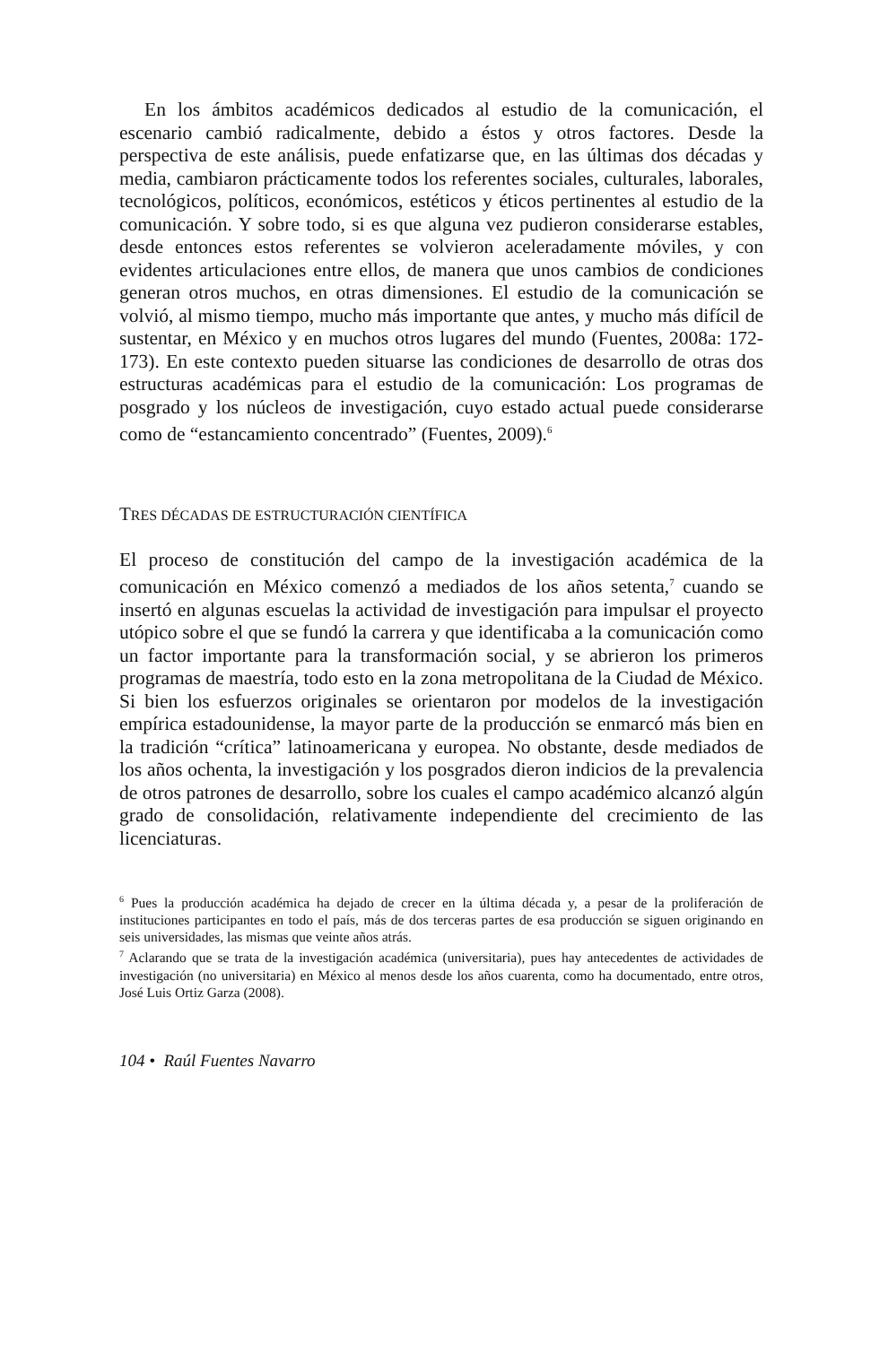En los ámbitos académicos dedicados al estudio de la comunicación, el escenario cambió radicalmente, debido a éstos y otros factores. Desde la perspectiva de este análisis, puede enfatizarse que, en las últimas dos décadas y media, cambiaron prácticamente todos los referentes sociales, culturales, laborales, tecnológicos, políticos, económicos, estéticos y éticos pertinentes al estudio de la comunicación. Y sobre todo, si es que alguna vez pudieron considerarse estables, desde entonces estos referentes se volvieron aceleradamente móviles, y con evidentes articulaciones entre ellos, de manera que unos cambios de condiciones generan otros muchos, en otras dimensiones. El estudio de la comunicación se volvió, al mismo tiempo, mucho más importante que antes, y mucho más difícil de sustentar, en México y en muchos otros lugares del mundo (Fuentes, 2008a: 172-173). En este contexto pueden situarse las condiciones de desarrollo de otras dos estructuras académicas para el estudio de la comunicación: Los programas de posgrado y los núcleos de investigación, cuyo estado actual puede considerarse como de “estancamiento concentrado” (Fuentes, 2009).<sup>6</sup>
TRES DÉCADAS DE ESTRUCTURACIÓN CIENTÍFICA
El proceso de constitución del campo de la investigación académica de la comunicación en México comenzó a mediados de los años setenta,<sup>7</sup> cuando se insertó en algunas escuelas la actividad de investigación para impulsar el proyecto utópico sobre el que se fundó la carrera y que identificaba a la comunicación como un factor importante para la transformación social, y se abrieron los primeros programas de maestría, todo esto en la zona metropolitana de la Ciudad de México. Si bien los esfuerzos originales se orientaron por modelos de la investigación empírica estadounidense, la mayor parte de la producción se enmarcó más bien en la tradición “crítica” latinoamericana y europea. No obstante, desde mediados de los años ochenta, la investigación y los posgrados dieron indicios de la prevalencia de otros patrones de desarrollo, sobre los cuales el campo académico alcanzó algún grado de consolidación, relativamente independiente del crecimiento de las licenciaturas.
<sup>6</sup> Pues la producción académica ha dejado de crecer en la última década y, a pesar de la proliferación de instituciones participantes en todo el país, más de dos terceras partes de esa producción se siguen originando en seis universidades, las mismas que veinte años atrás.
<sup>7</sup> Aclarando que se trata de la investigación académica (universitaria), pues hay antecedentes de actividades de investigación (no universitaria) en México al menos desde los años cuarenta, como ha documentado, entre otros, José Luis Ortiz Garza (2008).
104 • Raúl Fuentes Navarro